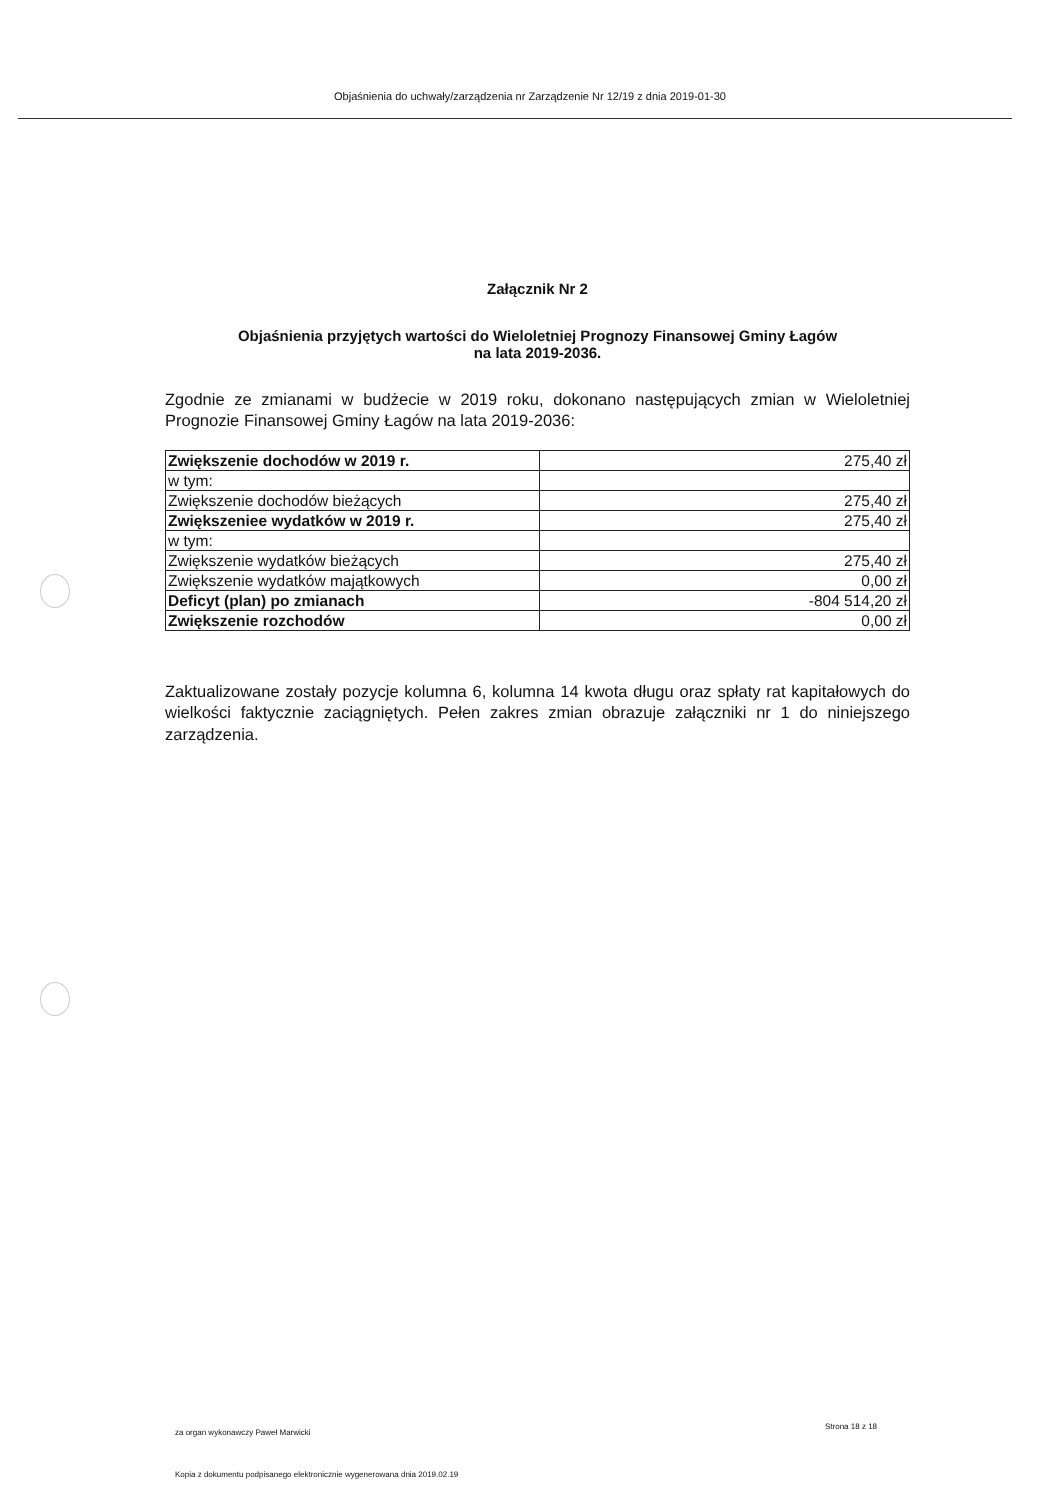Objaśnienia do uchwały/zarządzenia nr Zarządzenie Nr 12/19 z dnia 2019-01-30
Załącznik Nr 2
Objaśnienia przyjętych wartości do Wieloletniej Prognozy Finansowej Gminy Łagów
na lata 2019-2036.
Zgodnie ze zmianami w budżecie w 2019 roku, dokonano następujących zmian w Wieloletniej Prognozie Finansowej Gminy Łagów na lata 2019-2036:
| Zwiększenie dochodów w 2019 r. | 275,40 zł |
| w tym: | |
| Zwiększenie dochodów bieżących | 275,40 zł |
| Zwiększeniee wydatków w 2019 r. | 275,40 zł |
| w tym: | |
| Zwiększenie wydatków bieżących | 275,40 zł |
| Zwiększenie wydatków majątkowych | 0,00 zł |
| Deficyt (plan) po zmianach | -804 514,20 zł |
| Zwiększenie rozchodów | 0,00 zł |
Zaktualizowane zostały pozycje kolumna 6, kolumna 14 kwota długu oraz spłaty rat kapitałowych do wielkości faktycznie zaciągniętych. Pełen zakres zmian obrazuje załączniki nr 1 do niniejszego zarządzenia.
za organ wykonawczy Paweł Marwicki
Strona 18 z 18
Kopia z dokumentu podpisanego elektronicznie wygenerowana dnia 2019.02.19